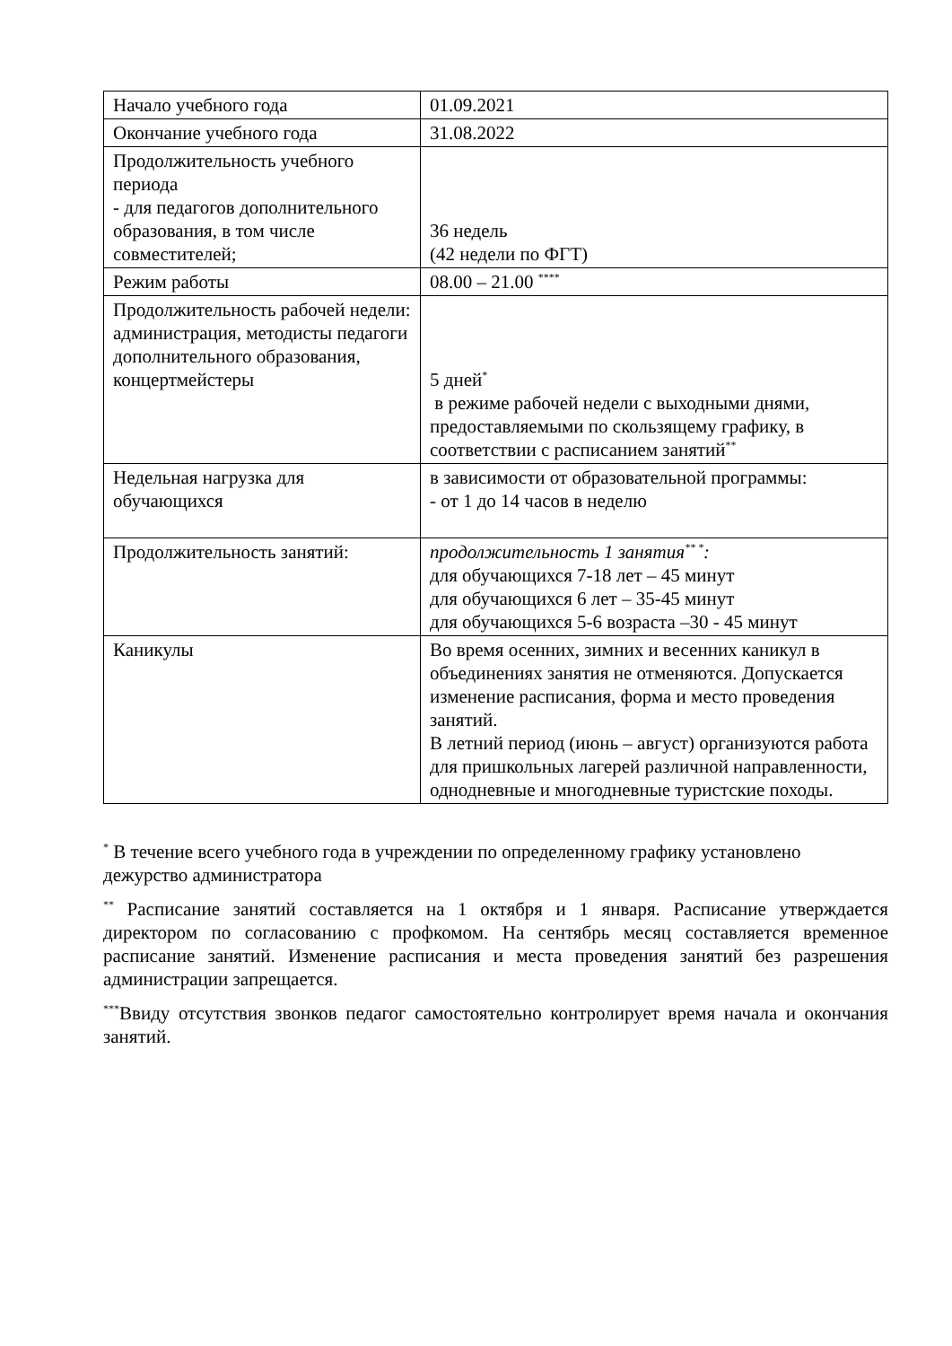| Начало учебного года | 01.09.2021 |
| Окончание учебного года | 31.08.2022 |
| Продолжительность учебного периода - для педагогов дополнительного образования, в том числе совместителей; | 36 недель (42 недели по ФГТ) |
| Режим работы | 08.00 – 21.00 <sup>****</sup> |
| Продолжительность рабочей недели: администрация, методисты педагоги дополнительного образования, концертмейстеры | 5 дней<sup>*</sup> в режиме рабочей недели с выходными днями, предоставляемыми по скользящему графику, в соответствии с расписанием занятий<sup>**</sup> |
| Недельная нагрузка для обучающихся | в зависимости от образовательной программы: - от 1 до 14 часов в неделю |
| Продолжительность занятий: | продолжительность 1 занятия<sup>** *</sup>: для обучающихся 7-18 лет – 45 минут для обучающихся 6 лет – 35-45 минут для обучающихся 5-6 возраста –30 - 45 минут |
| Каникулы | Во время осенних, зимних и весенних каникул в объединениях занятия не отменяются. Допускается изменение расписания, форма и место проведения занятий. В летний период (июнь – август) организуются работа для пришкольных лагерей различной направленности, однодневные и многодневные туристские походы. |
<sup>*</sup> В течение всего учебного года в учреждении по определенному графику установлено дежурство администратора
<sup>**</sup> Расписание занятий составляется на 1 октября и 1 января. Расписание утверждается директором по согласованию с профкомом. На сентябрь месяц составляется временное расписание занятий. Изменение расписания и места проведения занятий без разрешения администрации запрещается.
<sup>***</sup> Ввиду отсутствия звонков педагог самостоятельно контролирует время начала и окончания занятий.